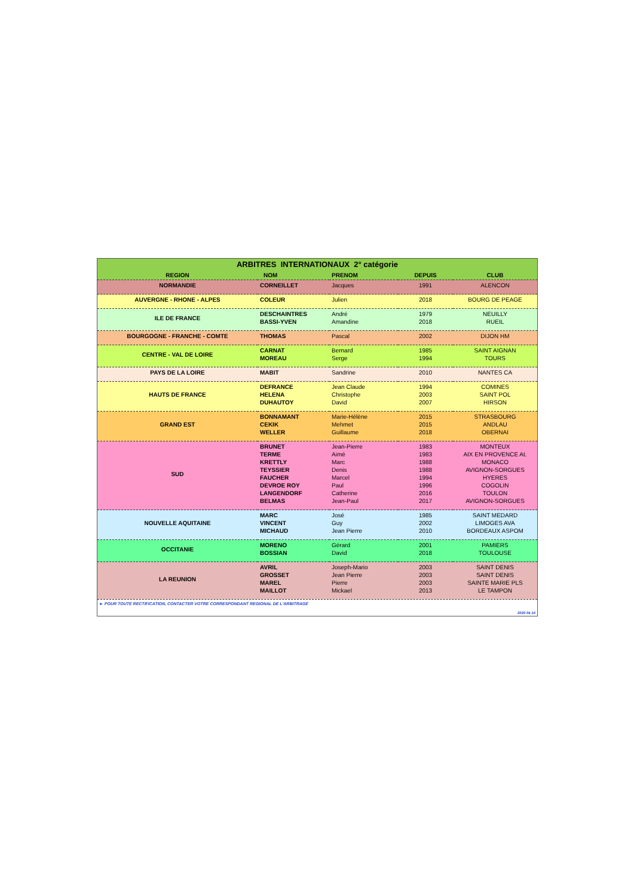| ARBITRES INTERNATIONAUX 2° catégorie | | | | |
| REGION | NOM | PRENOM | DEPUIS | CLUB |
| NORMANDIE | CORNEILLET | Jacques | 1991 | ALENCON |
| AUVERGNE - RHONE - ALPES | COLEUR | Julien | 2018 | BOURG DE PEAGE |
| ILE DE FRANCE | DESCHAINTRES BASSI-YVEN | André Amandine | 1979 2018 | NEUILLY RUEIL |
| BOURGOGNE - FRANCHE - COMTE | THOMAS | Pascal | 2002 | DIJON HM |
| CENTRE - VAL DE LOIRE | CARNAT MOREAU | Bernard Serge | 1985 1994 | SAINT AIGNAN TOURS |
| PAYS DE LA LOIRE | MABIT | Sandrine | 2010 | NANTES CA |
| HAUTS DE FRANCE | DEFRANCE HELENA DUHAUTOY | Jean Claude Christophe David | 1994 2003 2007 | COMINES SAINT POL HIRSON |
| GRAND EST | BONNAMANT CEKIK WELLER | Marie-Hélène Mehmet Guillaume | 2015 2015 2018 | STRASBOURG ANDLAU OBERNAI |
| SUD | BRUNET TERME KRETTLY TEYSSIER FAUCHER DEVROE ROY LANGENDORF BELMAS | Jean-Pierre Aimé Marc Denis Marcel Paul Catherine Jean-Paul | 1983 1983 1988 1988 1994 1996 2016 2017 | MONTEUX AIX EN PROVENCE At. MONACO AVIGNON-SORGUES HYERES COGOLIN TOULON AVIGNON-SORGUES |
| NOUVELLE AQUITAINE | MARC VINCENT MICHAUD | José Guy Jean Pierre | 1985 2002 2010 | SAINT MEDARD LIMOGES AVA BORDEAUX ASPOM |
| OCCITANIE | MORENO BOSSIAN | Gérard David | 2001 2018 | PAMIERS TOULOUSE |
| LA REUNION | AVRIL GROSSET MAREL MAILLOT | Joseph-Mario Jean Pierre Pierre Mickael | 2003 2003 2003 2013 | SAINT DENIS SAINT DENIS SAINTE MARIE PLS LE TAMPON |
► POUR TOUTE RECTIFICATION, CONTACTER VOTRE CORRESPONDANT REGIONAL DE L'ARBITRAGE
2020 04 16